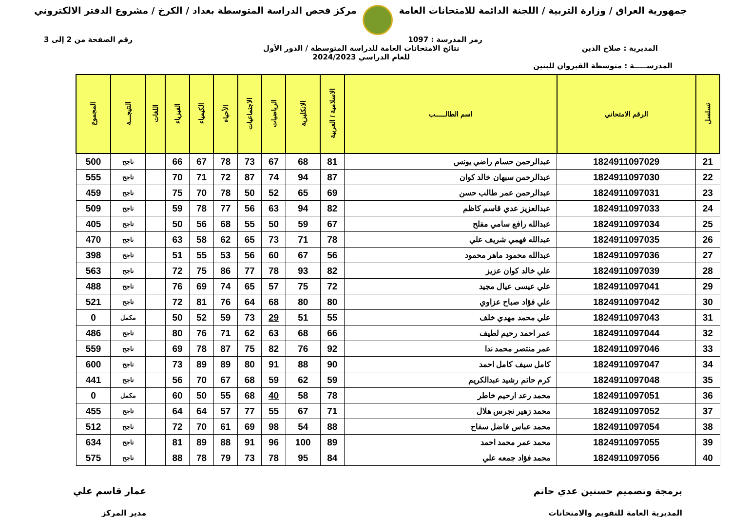جمهورية العراق / وزارة التربية / اللجنة الدائمة للامتحانات العامة
مركز فحص الدراسة المتوسطة بغداد / الكرخ / مشروع الدفتر الالكتروني
رمز المدرسة : 1097 رقم الصفحة من 2 إلى 3
المديرية : صلاح الدين نتائج الامتحانات العامة للدراسة المتوسطة / الدور الأول
للعام الدراسي 2024/2023
المدرســـــة : متوسطة القيروان للبنين
| تسلسل | الرقم الامتحاني | اسم الطالـــــب | الاسلامية / العربية | الانكليزية | الرياضيات | الاجتماعيات | الأحياء | الكيمياء | الفيزياء | اللغات | النتيجـــة | المجموع |
| --- | --- | --- | --- | --- | --- | --- | --- | --- | --- | --- | --- | --- |
| 21 | 1824911097029 | عبدالرحمن حسام راضي يونس | 81 | 68 | 67 | 73 | 78 | 67 | 66 | | ناجح | 500 |
| 22 | 1824911097030 | عبدالرحمن سبهان خالد كوان | 87 | 94 | 74 | 87 | 72 | 71 | 70 | | ناجح | 555 |
| 23 | 1824911097031 | عبدالرحمن عمر طالب حسن | 69 | 65 | 52 | 50 | 78 | 70 | 75 | | ناجح | 459 |
| 24 | 1824911097033 | عبدالعزيز عدي قاسم كاظم | 82 | 94 | 63 | 56 | 77 | 78 | 59 | | ناجح | 509 |
| 25 | 1824911097034 | عبدالله رافع سامي مفلح | 67 | 59 | 50 | 55 | 68 | 56 | 50 | | ناجح | 405 |
| 26 | 1824911097035 | عبدالله فهمي شريف علي | 78 | 71 | 73 | 65 | 62 | 58 | 63 | | ناجح | 470 |
| 27 | 1824911097036 | عبدالله محمود ماهر محمود | 56 | 67 | 60 | 56 | 53 | 55 | 51 | | ناجح | 398 |
| 28 | 1824911097039 | علي خالد كوان عزيز | 82 | 93 | 78 | 77 | 86 | 75 | 72 | | ناجح | 563 |
| 29 | 1824911097041 | علي عيسى عيال مجيد | 72 | 75 | 57 | 65 | 74 | 69 | 76 | | ناجح | 488 |
| 30 | 1824911097042 | علي فؤاد صباح عزاوي | 80 | 80 | 68 | 64 | 76 | 81 | 72 | | ناجح | 521 |
| 31 | 1824911097043 | علي محمد مهدي خلف | 55 | 51 | 29 | 73 | 59 | 52 | 50 | | مكمل | 0 |
| 32 | 1824911097044 | عمر احمد رحيم لطيف | 66 | 68 | 63 | 62 | 71 | 76 | 80 | | ناجح | 486 |
| 33 | 1824911097046 | عمر منتصر محمد ندا | 92 | 76 | 82 | 75 | 87 | 78 | 69 | | ناجح | 559 |
| 34 | 1824911097047 | كامل سيف كامل احمد | 90 | 88 | 91 | 80 | 89 | 89 | 73 | | ناجح | 600 |
| 35 | 1824911097048 | كرم حاتم رشيد عبدالكريم | 59 | 62 | 59 | 68 | 67 | 70 | 56 | | ناجح | 441 |
| 36 | 1824911097051 | محمد رعد ارحيم خاطر | 78 | 58 | 40 | 68 | 55 | 50 | 60 | | مكمل | 0 |
| 37 | 1824911097052 | محمد زهير نجرس هلال | 71 | 67 | 55 | 77 | 57 | 64 | 64 | | ناجح | 455 |
| 38 | 1824911097054 | محمد عباس فاضل سفاح | 88 | 54 | 98 | 69 | 61 | 70 | 72 | | ناجح | 512 |
| 39 | 1824911097055 | محمد عمر محمد احمد | 89 | 100 | 96 | 91 | 88 | 89 | 81 | | ناجح | 634 |
| 40 | 1824911097056 | محمد فؤاد جمعه علي | 84 | 95 | 78 | 73 | 79 | 78 | 88 | | ناجح | 575 |
برمجة وتصميم حسنين عدي حاتم
المديرية العامة للتقويم والامتحانات
عمار قاسم علي
مدير المركز